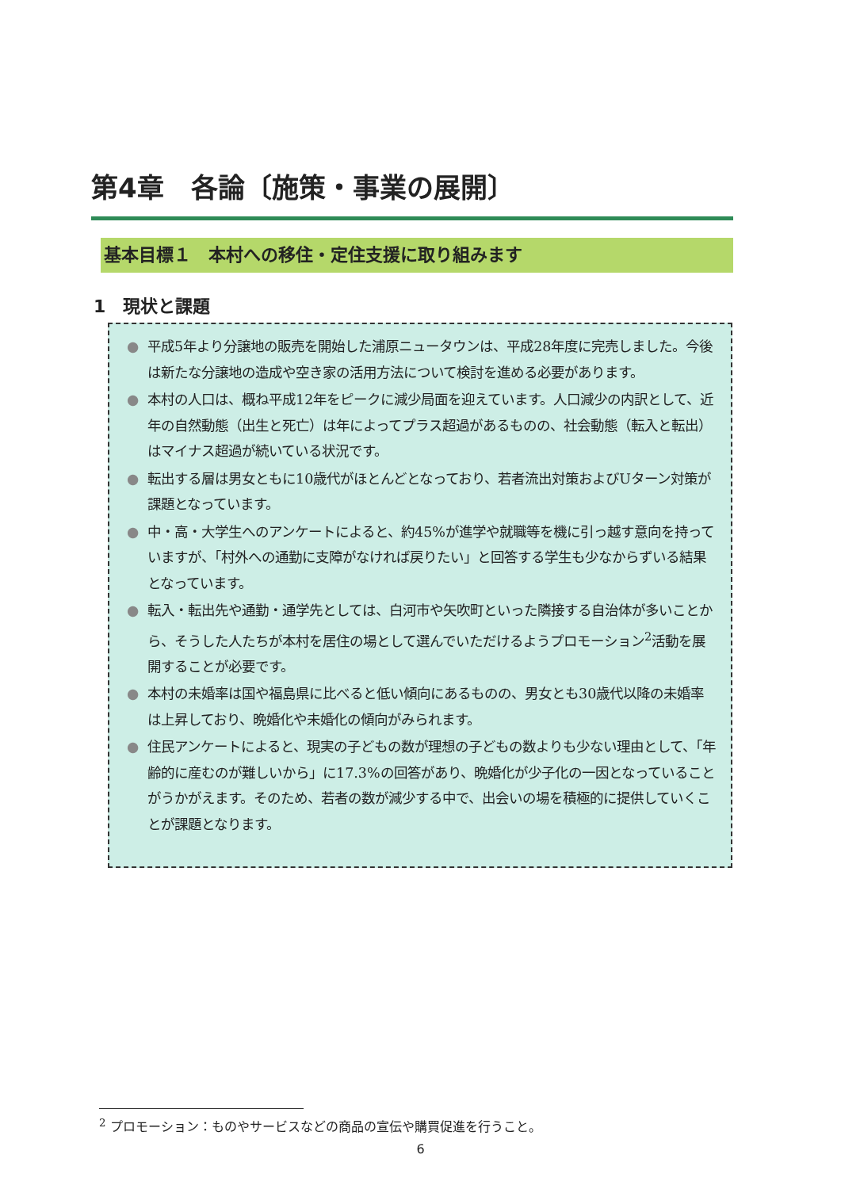第4章　各論〔施策・事業の展開〕
基本目標１　本村への移住・定住支援に取り組みます
1　現状と課題
● 平成5年より分譲地の販売を開始した浦原ニュータウンは、平成28年度に完売しました。今後は新たな分譲地の造成や空き家の活用方法について検討を進める必要があります。
● 本村の人口は、概ね平成12年をピークに減少局面を迎えています。人口減少の内訳として、近年の自然動態（出生と死亡）は年によってプラス超過があるものの、社会動態（転入と転出）はマイナス超過が続いている状況です。
● 転出する層は男女ともに10歳代がほとんどとなっており、若者流出対策およびUターン対策が課題となっています。
● 中・高・大学生へのアンケートによると、約45%が進学や就職等を機に引っ越す意向を持っていますが、「村外への通勤に支障がなければ戻りたい」と回答する学生も少なからずいる結果となっています。
● 転入・転出先や通勤・通学先としては、白河市や矢吹町といった隣接する自治体が多いことから、そうした人たちが本村を居住の場として選んでいただけるようプロモーション<sup>2</sup>活動を展開することが必要です。
● 本村の未婚率は国や福島県に比べると低い傾向にあるものの、男女とも30歳代以降の未婚率は上昇しており、晩婚化や未婚化の傾向がみられます。
● 住民アンケートによると、現実の子どもの数が理想の子どもの数よりも少ない理由として、「年齢的に産むのが難しいから」に17.3%の回答があり、晩婚化が少子化の一因となっていることがうかがえます。そのため、若者の数が減少する中で、出会いの場を積極的に提供していくことが課題となります。
<sup>2</sup> プロモーション：ものやサービスなどの商品の宣伝や購買促進を行うこと。
6